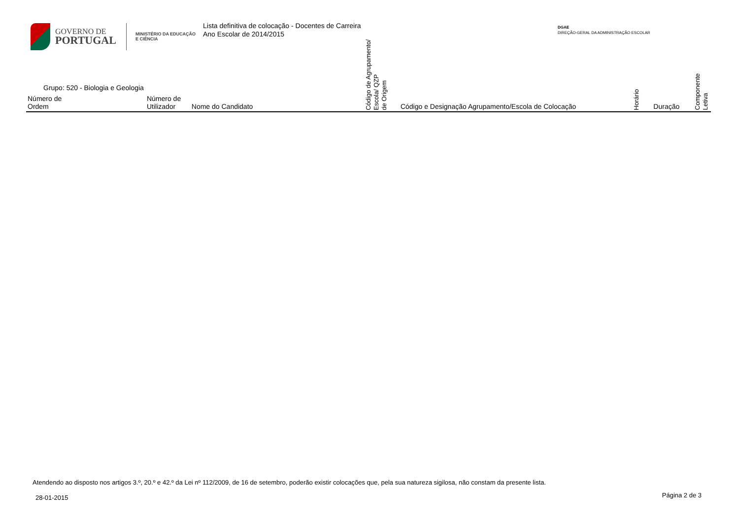GOVERNO DE
PORTUGAL
MINISTÉRIO DA EDUCAÇÃO
E CIÊNCIA
Lista definitiva de colocação - Docentes de Carreira
Ano Escolar de 2014/2015
DGAE
DIREÇÃO-GERAL DA ADMINISTRAÇÃO ESCOLAR
| Grupo: 520 - Biologia e Geologia Número de Ordem | Número de Utilizador | Nome do Candidato | Código de Agrupamento/ Escola/ QZP de Origem | Código e Designação Agrupamento/Escola de Colocação | Horário | Duração | Componente Letiva |
| --- | --- | --- | --- | --- | --- | --- | --- |
Atendendo ao disposto nos artigos 3.º, 20.º e 42.º da Lei nº 112/2009, de 16 de setembro, poderão existir colocações que, pela sua natureza sigilosa, não constam da presente lista.
28-01-2015 Página 2 de 3